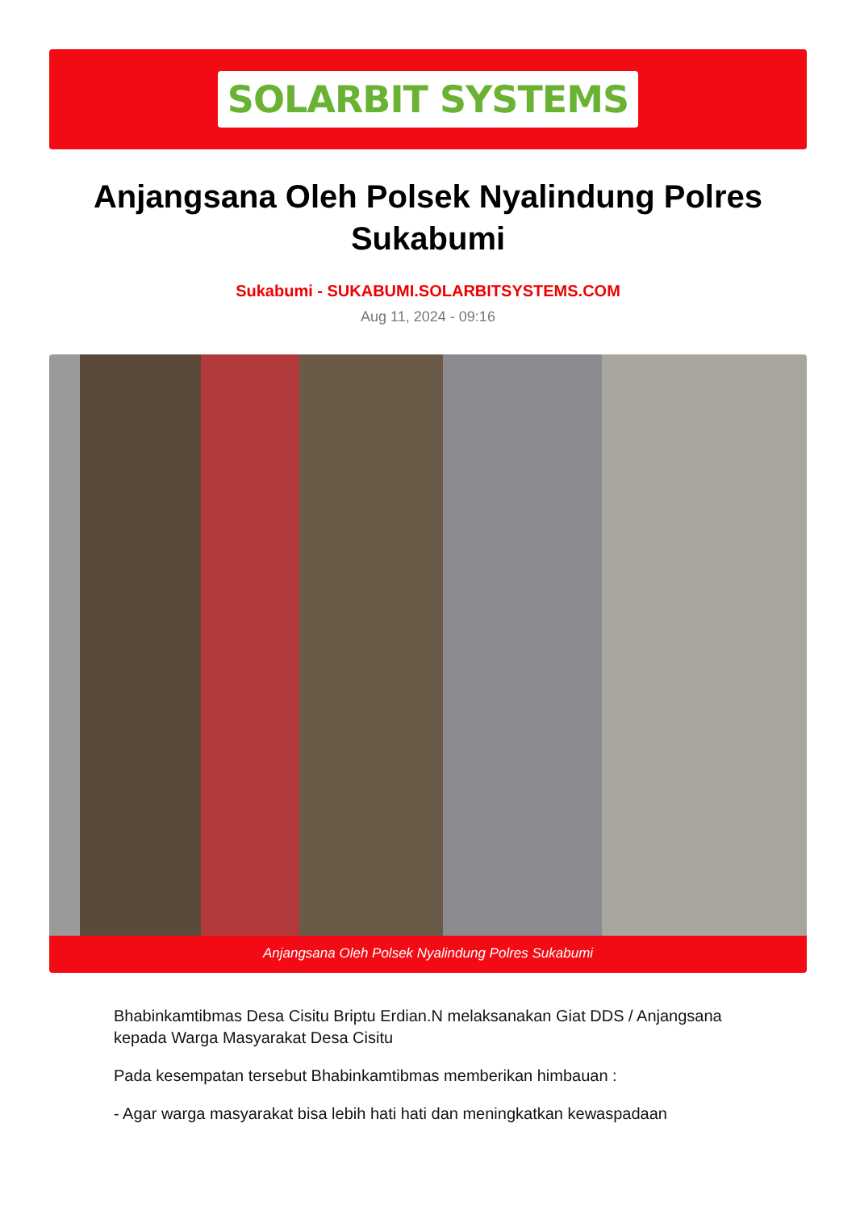SOLARBIT SYSTEMS
Anjangsana Oleh Polsek Nyalindung Polres Sukabumi
Sukabumi - SUKABUMI.SOLARBITSYSTEMS.COM
Aug 11, 2024 - 09:16
Anjangsana Oleh Polsek Nyalindung Polres Sukabumi
Bhabinkamtibmas Desa Cisitu Briptu Erdian.N melaksanakan Giat DDS / Anjangsana kepada Warga Masyarakat Desa Cisitu
Pada kesempatan tersebut Bhabinkamtibmas memberikan himbauan :
- Agar warga masyarakat bisa lebih hati hati dan meningkatkan kewaspadaan